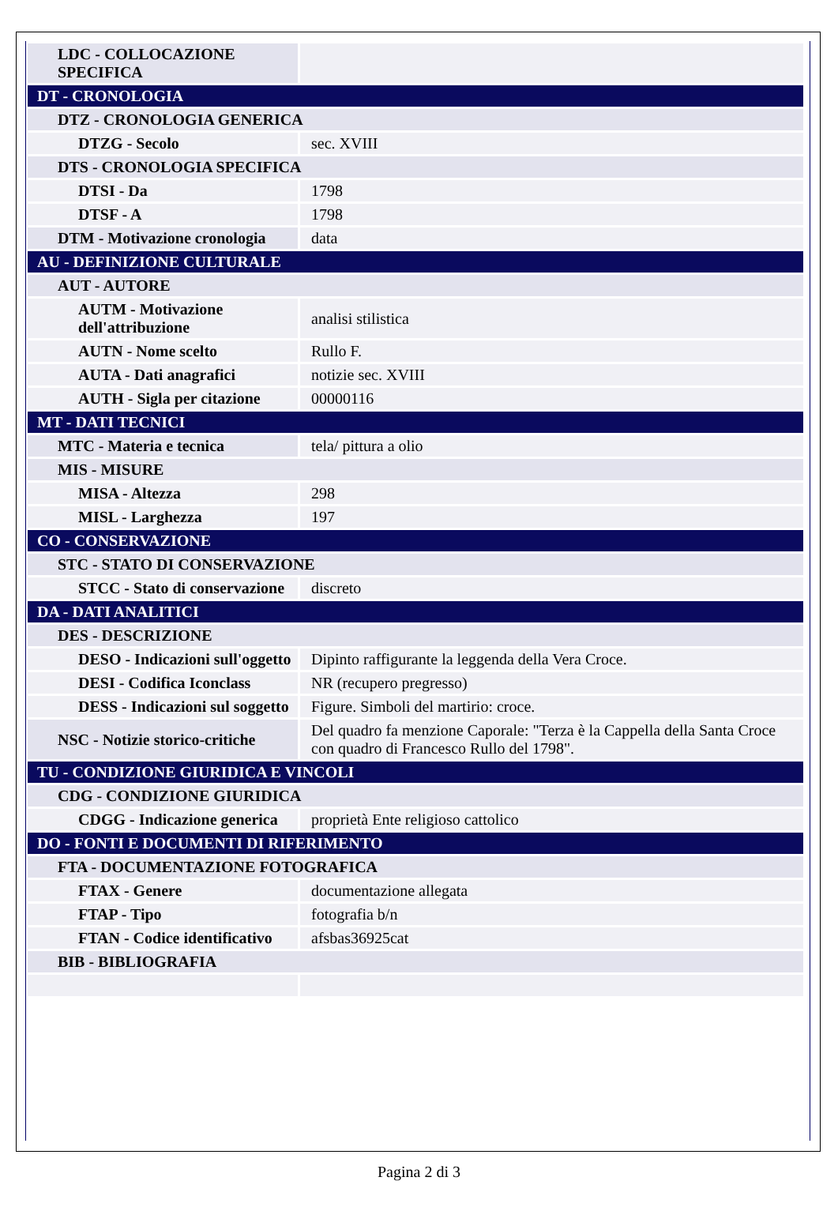| LDC - COLLOCAZIONE SPECIFICA | |
| DT - CRONOLOGIA | |
| DTZ - CRONOLOGIA GENERICA | |
| DTZG - Secolo | sec. XVIII |
| DTS - CRONOLOGIA SPECIFICA | |
| DTSI - Da | 1798 |
| DTSF - A | 1798 |
| DTM - Motivazione cronologia | data |
| AU - DEFINIZIONE CULTURALE | |
| AUT - AUTORE | |
| AUTM - Motivazione dell'attribuzione | analisi stilistica |
| AUTN - Nome scelto | Rullo F. |
| AUTA - Dati anagrafici | notizie sec. XVIII |
| AUTH - Sigla per citazione | 00000116 |
| MT - DATI TECNICI | |
| MTC - Materia e tecnica | tela/ pittura a olio |
| MIS - MISURE | |
| MISA - Altezza | 298 |
| MISL - Larghezza | 197 |
| CO - CONSERVAZIONE | |
| STC - STATO DI CONSERVAZIONE | |
| STCC - Stato di conservazione | discreto |
| DA - DATI ANALITICI | |
| DES - DESCRIZIONE | |
| DESO - Indicazioni sull'oggetto | Dipinto raffigurante la leggenda della Vera Croce. |
| DESI - Codifica Iconclass | NR (recupero pregresso) |
| DESS - Indicazioni sul soggetto | Figure. Simboli del martirio: croce. |
| NSC - Notizie storico-critiche | Del quadro fa menzione Caporale: "Terza è la Cappella della Santa Croce con quadro di Francesco Rullo del 1798". |
| TU - CONDIZIONE GIURIDICA E VINCOLI | |
| CDG - CONDIZIONE GIURIDICA | |
| CDGG - Indicazione generica | proprietà Ente religioso cattolico |
| DO - FONTI E DOCUMENTI DI RIFERIMENTO | |
| FTA - DOCUMENTAZIONE FOTOGRAFICA | |
| FTAX - Genere | documentazione allegata |
| FTAP - Tipo | fotografia b/n |
| FTAN - Codice identificativo | afsbas36925cat |
| BIB - BIBLIOGRAFIA | |
Pagina 2 di 3